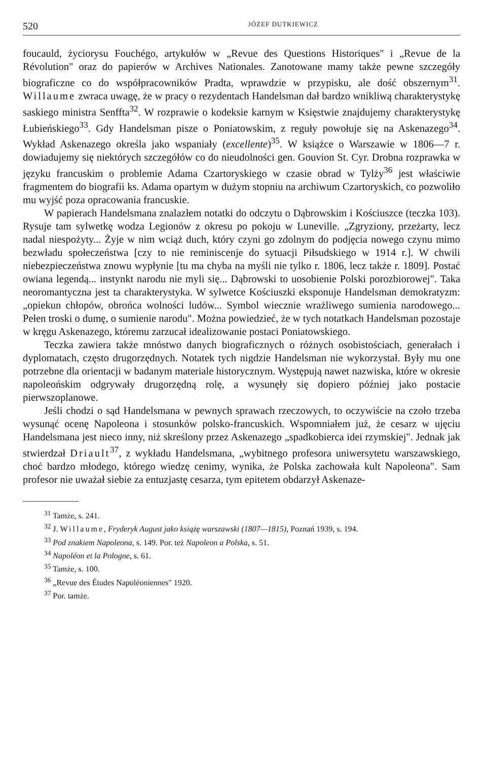520 JÓZEF DUTKIEWICZ
foucauld, życiorysu Fouchégo, artykułów w „Revue des Questions Historiques" i „Revue de la Révolution" oraz do papierów w Archives Nationales. Zanotowane mamy także pewne szczegóły biograficzne co do współpracowników Pradta, wprawdzie w przypisku, ale dość obszernym<sup>31</sup>. Willaume zwraca uwagę, że w pracy o rezydentach Handelsman dał bardzo wnikliwą charakterystykę saskiego ministra Senffta<sup>32</sup>. W rozprawie o kodeksie karnym w Księstwie znajdujemy charakterystykę Łubieńskiego<sup>33</sup>. Gdy Handelsman pisze o Poniatowskim, z reguły powołuje się na Askenazego<sup>34</sup>. Wykład Askenazego określa jako wspaniały (excellente)<sup>35</sup>. W książce o Warszawie w 1806—7 r. dowiadujemy się niektórych szczegółów co do nieudolności gen. Gouvion St. Cyr. Drobna rozprawka w języku francuskim o problemie Adama Czartoryskiego w czasie obrad w Tylży<sup>36</sup> jest właściwie fragmentem do biografii ks. Adama opartym w dużym stopniu na archiwum Czartoryskich, co pozwoliło mu wyjść poza opracowania francuskie.
W papierach Handelsmana znalazłem notatki do odczytu o Dąbrowskim i Kościuszce (teczka 103). Rysuje tam sylwetkę wodza Legionów z okresu po pokoju w Luneville. „Zgryziony, przeżarty, lecz nadal niespożyty... Żyje w nim wciąż duch, który czyni go zdolnym do podjęcia nowego czynu mimo bezwładu społeczeństwa [czy to nie reminiscenje do sytuacji Piłsudskiego w 1914 r.]. W chwili niebezpieczeństwa znowu wypłynie [tu ma chyba na myśli nie tylko r. 1806, lecz także r. 1809]. Postać owiana legendą... instynkt narodu nie myli się... Dąbrowski to uosobienie Polski porozbiorowej". Taka neoromantyczna jest ta charakterystyka. W sylwetce Kościuszki eksponuje Handelsman demokratyzm: „opiekun chłopów, obrońca wolności ludów... Symbol wiecznie wrażliwego sumienia narodowego... Pełen troski o dumę, o sumienie narodu". Można powiedzieć, że w tych notatkach Handelsman pozostaje w kręgu Askenazego, któremu zarzucał idealizowanie postaci Poniatowskiego.
Teczka zawiera także mnóstwo danych biograficznych o różnych osobistościach, generałach i dyplomatach, często drugorzędnych. Notatek tych nigdzie Handelsman nie wykorzystał. Były mu one potrzebne dla orientacji w badanym materiale historycznym. Występują nawet nazwiska, które w okresie napoleońskim odgrywały drugorzędną rolę, a wysunęły się dopiero później jako postacie pierwszoplanowe.
Jeśli chodzi o sąd Handelsmana w pewnych sprawach rzeczowych, to oczywiście na czoło trzeba wysunąć ocenę Napoleona i stosunków polsko-francuskich. Wspomniałem już, że cesarz w ujęciu Handelsmana jest nieco inny, niż skreślony przez Askenazego „spadkobierca idei rzymskiej". Jednak jak stwierdzał Driault<sup>37</sup>, z wykładu Handelsmana, „wybitnego profesora uniwersytetu warszawskiego, choć bardzo młodego, którego wiedzę cenimy, wynika, że Polska zachowała kult Napoleona". Sam profesor nie uważał siebie za entuzjastę cesarza, tym epitetem obdarzył Askenaze-
<sup>31</sup> Tamże, s. 241.
<sup>32</sup> J. Willaume, Fryderyk August jako książę warszawski (1807—1815), Poznań 1939, s. 194.
<sup>33</sup> Pod znakiem Napoleona, s. 149. Por. też Napoleon a Polska, s. 51.
<sup>34</sup> Napoléon et la Pologne, s. 61.
<sup>35</sup> Tamże, s. 100.
<sup>36</sup> „Revue des Études Napoléoniennes" 1920.
<sup>37</sup> Por. tamże.